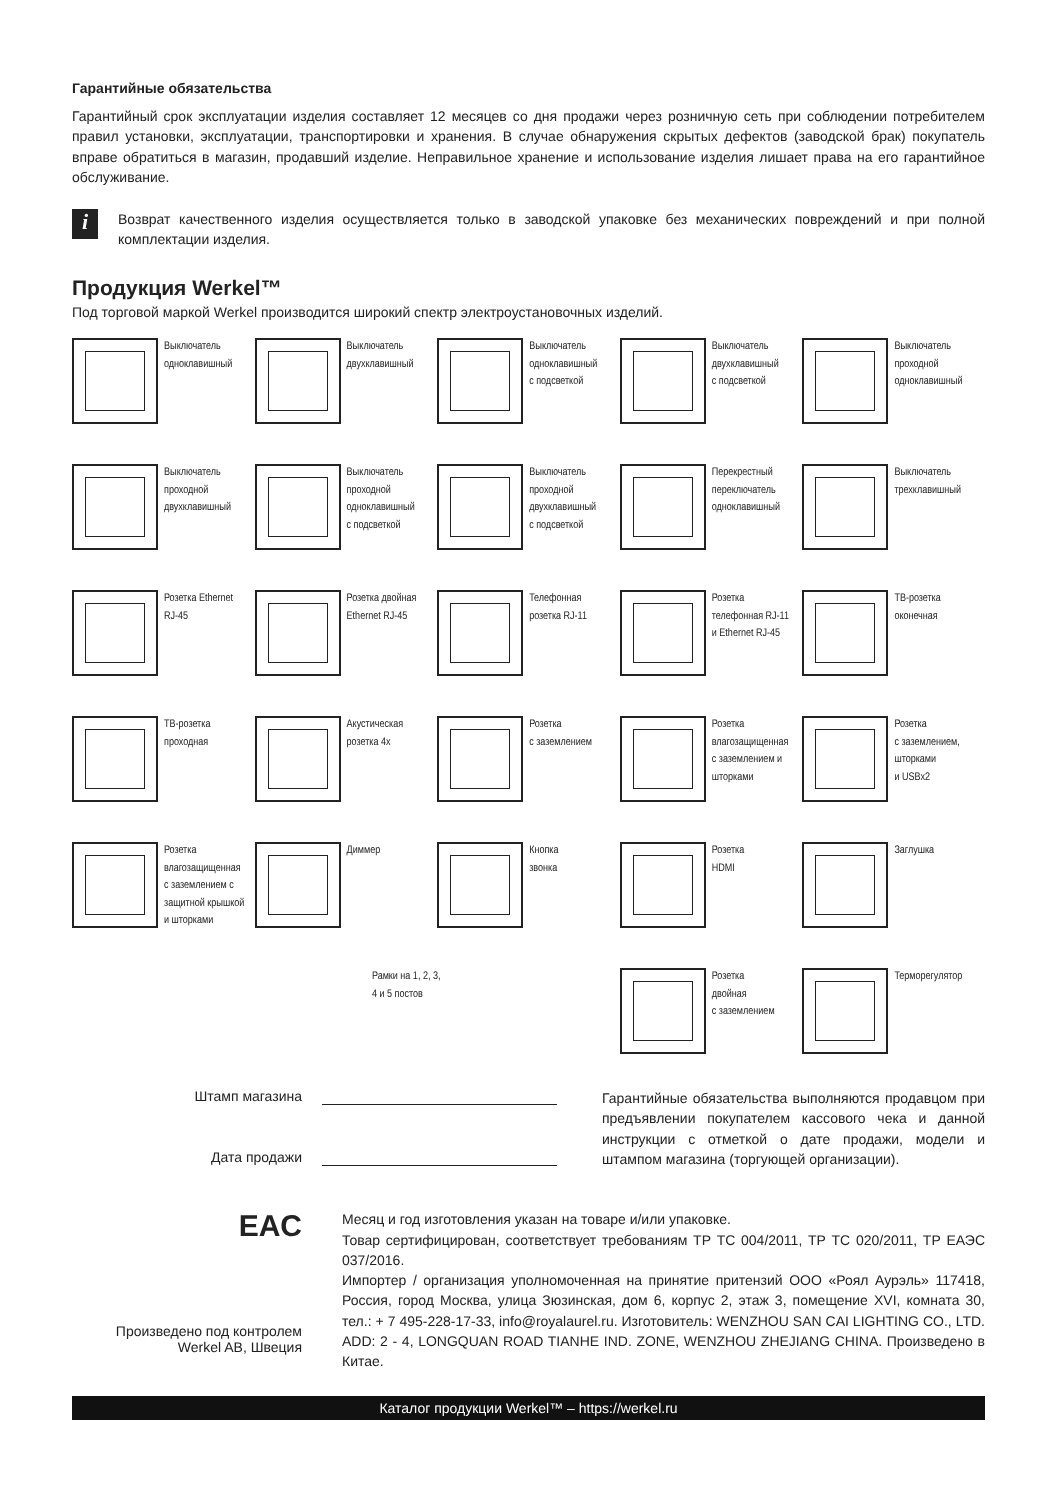Гарантийные обязательства
Гарантийный срок эксплуатации изделия составляет 12 месяцев со дня продажи через розничную сеть при соблюдении потребителем правил установки, эксплуатации, транспортировки и хранения. В случае обнаружения скрытых дефектов (заводской брак) покупатель вправе обратиться в магазин, продавший изделие. Неправильное хранение и использование изделия лишает права на его гарантийное обслуживание.
i
Возврат качественного изделия осуществляется только в заводской упаковке без механических повреждений и при полной комплектации изделия.
Продукция Werkel™
Под торговой маркой Werkel производится широкий спектр электроустановочных изделий.
Выключатель
одноклавишный
Выключатель
двухклавишный
Выключатель
одноклавишный
с подсветкой
Выключатель
двухклавишный
с подсветкой
Выключатель
проходной
одноклавишный
Выключатель
проходной
двухклавишный
Выключатель
проходной
одноклавишный
с подсветкой
Выключатель
проходной
двухклавишный
с подсветкой
Перекрестный
переключатель
одноклавишный
Выключатель
трехклавишный
Розетка Ethernet
RJ-45
Розетка двойная
Ethernet RJ-45
Телефонная
розетка RJ-11
Розетка
телефонная RJ-11
и Ethernet RJ-45
ТВ-розетка
оконечная
ТВ-розетка
проходная
Акустическая
розетка 4х
Розетка
с заземлением
Розетка
влагозащищенная
с заземлением и
шторками
Розетка
с заземлением,
шторками
и USBx2
Розетка
влагозащищенная
с заземлением с
защитной крышкой
и шторками
Диммер
Кнопка
звонка
Розетка
HDMI
Заглушка
Рамки на 1, 2, 3,
4 и 5 постов
Розетка
двойная
с заземлением
Терморегулятор
Штамп магазина
Дата продажи
Гарантийные обязательства выполняются продавцом при предъявлении покупателем кассового чека и данной инструкции с отметкой о дате продажи, модели и штампом магазина (торгующей организации).
EAC
Произведено под контролем
Werkel AB, Швеция
Месяц и год изготовления указан на товаре и/или упаковке.
Товар сертифицирован, соответствует требованиям ТР ТС 004/2011, ТР ТС 020/2011, ТР ЕАЭС 037/2016.
Импортер / организация уполномоченная на принятие притензий ООО «Роял Аурэль» 117418, Россия, город Москва, улица Зюзинская, дом 6, корпус 2, этаж 3, помещение XVI, комната 30, тел.: + 7 495-228-17-33, info@royalaurel.ru. Изготовитель: WENZHOU SAN CAI LIGHTING CO., LTD. ADD: 2 - 4, LONGQUAN ROAD TIANHE IND. ZONE, WENZHOU ZHEJIANG CHINA. Произведено в Китае.
Каталог продукции Werkel™ – https://werkel.ru